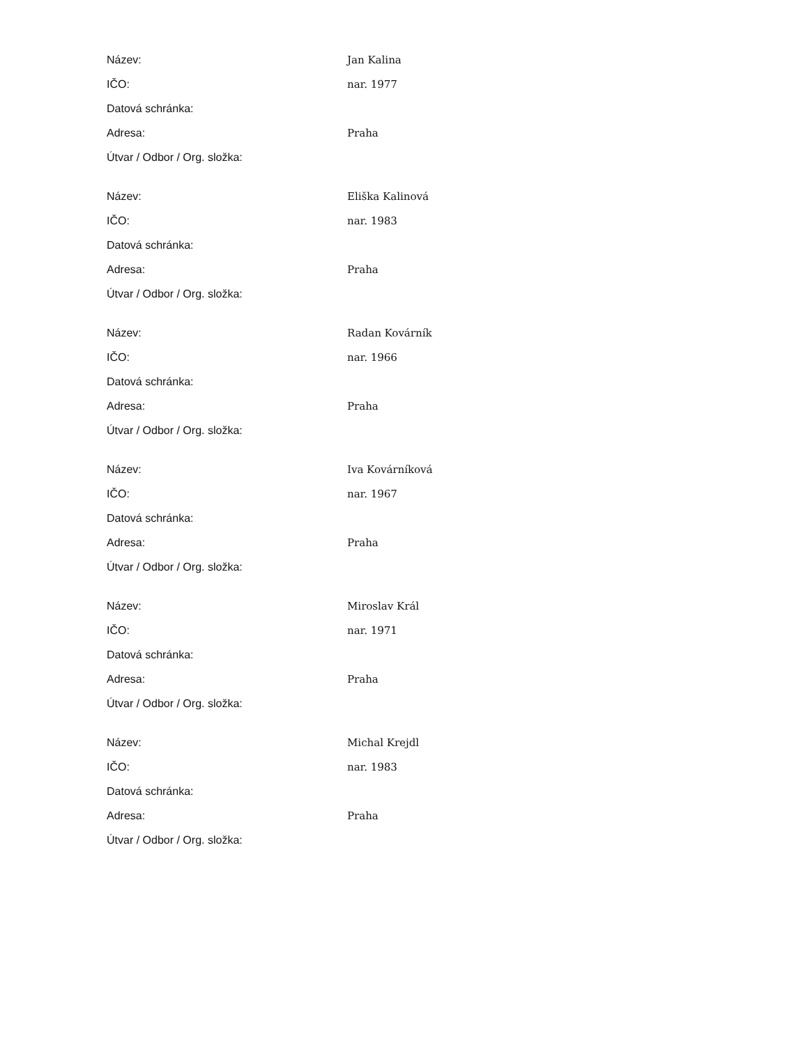| Název: | Jan Kalina |
| IČO: | nar. 1977 |
| Datová schránka: | |
| Adresa: | Praha |
| Útvar / Odbor / Org. složka: | |
| Název: | Eliška Kalinová |
| IČO: | nar. 1983 |
| Datová schránka: | |
| Adresa: | Praha |
| Útvar / Odbor / Org. složka: | |
| Název: | Radan Kovárník |
| IČO: | nar. 1966 |
| Datová schránka: | |
| Adresa: | Praha |
| Útvar / Odbor / Org. složka: | |
| Název: | Iva Kovárníková |
| IČO: | nar. 1967 |
| Datová schránka: | |
| Adresa: | Praha |
| Útvar / Odbor / Org. složka: | |
| Název: | Miroslav Král |
| IČO: | nar. 1971 |
| Datová schránka: | |
| Adresa: | Praha |
| Útvar / Odbor / Org. složka: | |
| Název: | Michal Krejdl |
| IČO: | nar. 1983 |
| Datová schránka: | |
| Adresa: | Praha |
| Útvar / Odbor / Org. složka: | |